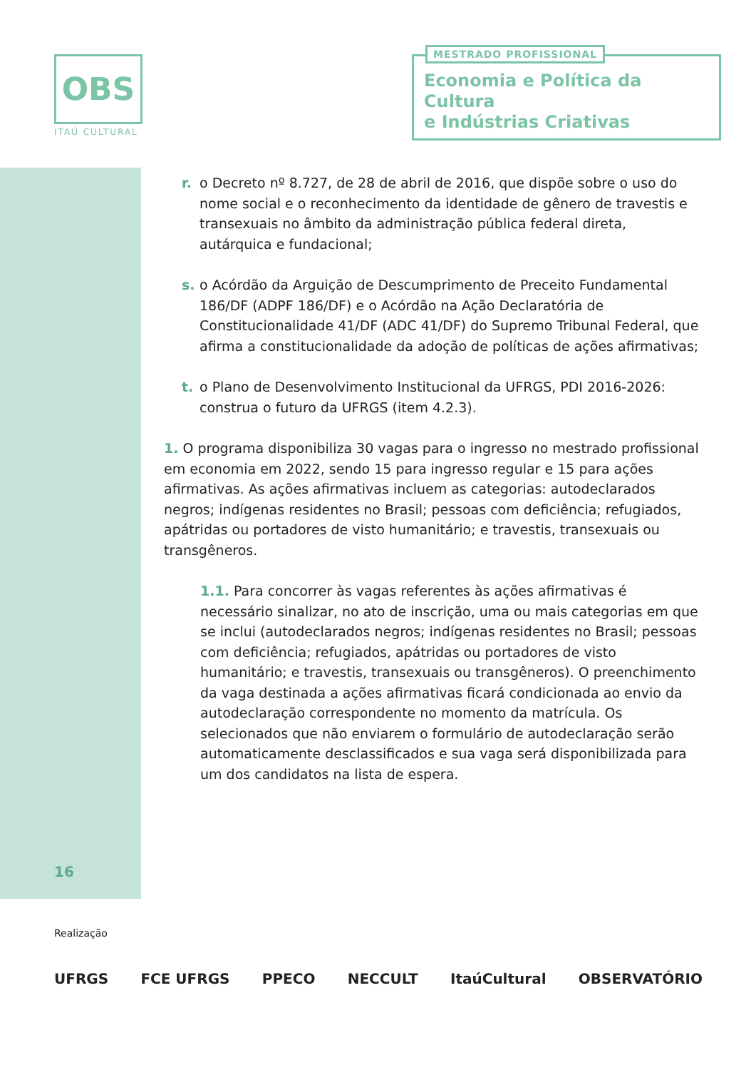OBS
ITAÚ CULTURAL
MESTRADO PROFISSIONAL
Economia e Política da Cultura
e Indústrias Criativas
r. o Decreto nº 8.727, de 28 de abril de 2016, que dispõe sobre o uso do nome social e o reconhecimento da identidade de gênero de travestis e transexuais no âmbito da administração pública federal direta, autárquica e fundacional;
s. o Acórdão da Arguição de Descumprimento de Preceito Fundamental 186/DF (ADPF 186/DF) e o Acórdão na Ação Declaratória de Constitucionalidade 41/DF (ADC 41/DF) do Supremo Tribunal Federal, que afirma a constitucionalidade da adoção de políticas de ações afirmativas;
t. o Plano de Desenvolvimento Institucional da UFRGS, PDI 2016-2026: construa o futuro da UFRGS (item 4.2.3).
1. O programa disponibiliza 30 vagas para o ingresso no mestrado profissional em economia em 2022, sendo 15 para ingresso regular e 15 para ações afirmativas. As ações afirmativas incluem as categorias: autodeclarados negros; indígenas residentes no Brasil; pessoas com deficiência; refugiados, apátridas ou portadores de visto humanitário; e travestis, transexuais ou transgêneros.
1.1. Para concorrer às vagas referentes às ações afirmativas é necessário sinalizar, no ato de inscrição, uma ou mais categorias em que se inclui (autodeclarados negros; indígenas residentes no Brasil; pessoas com deficiência; refugiados, apátridas ou portadores de visto humanitário; e travestis, transexuais ou transgêneros). O preenchimento da vaga destinada a ações afirmativas ficará condicionada ao envio da autodeclaração correspondente no momento da matrícula. Os selecionados que não enviarem o formulário de autodeclaração serão automaticamente desclassificados e sua vaga será disponibilizada para um dos candidatos na lista de espera.
16
Realização
UFRGS FCE UFRGS PPECO NECCULT ItaúCultural OBSERVATÓRIO